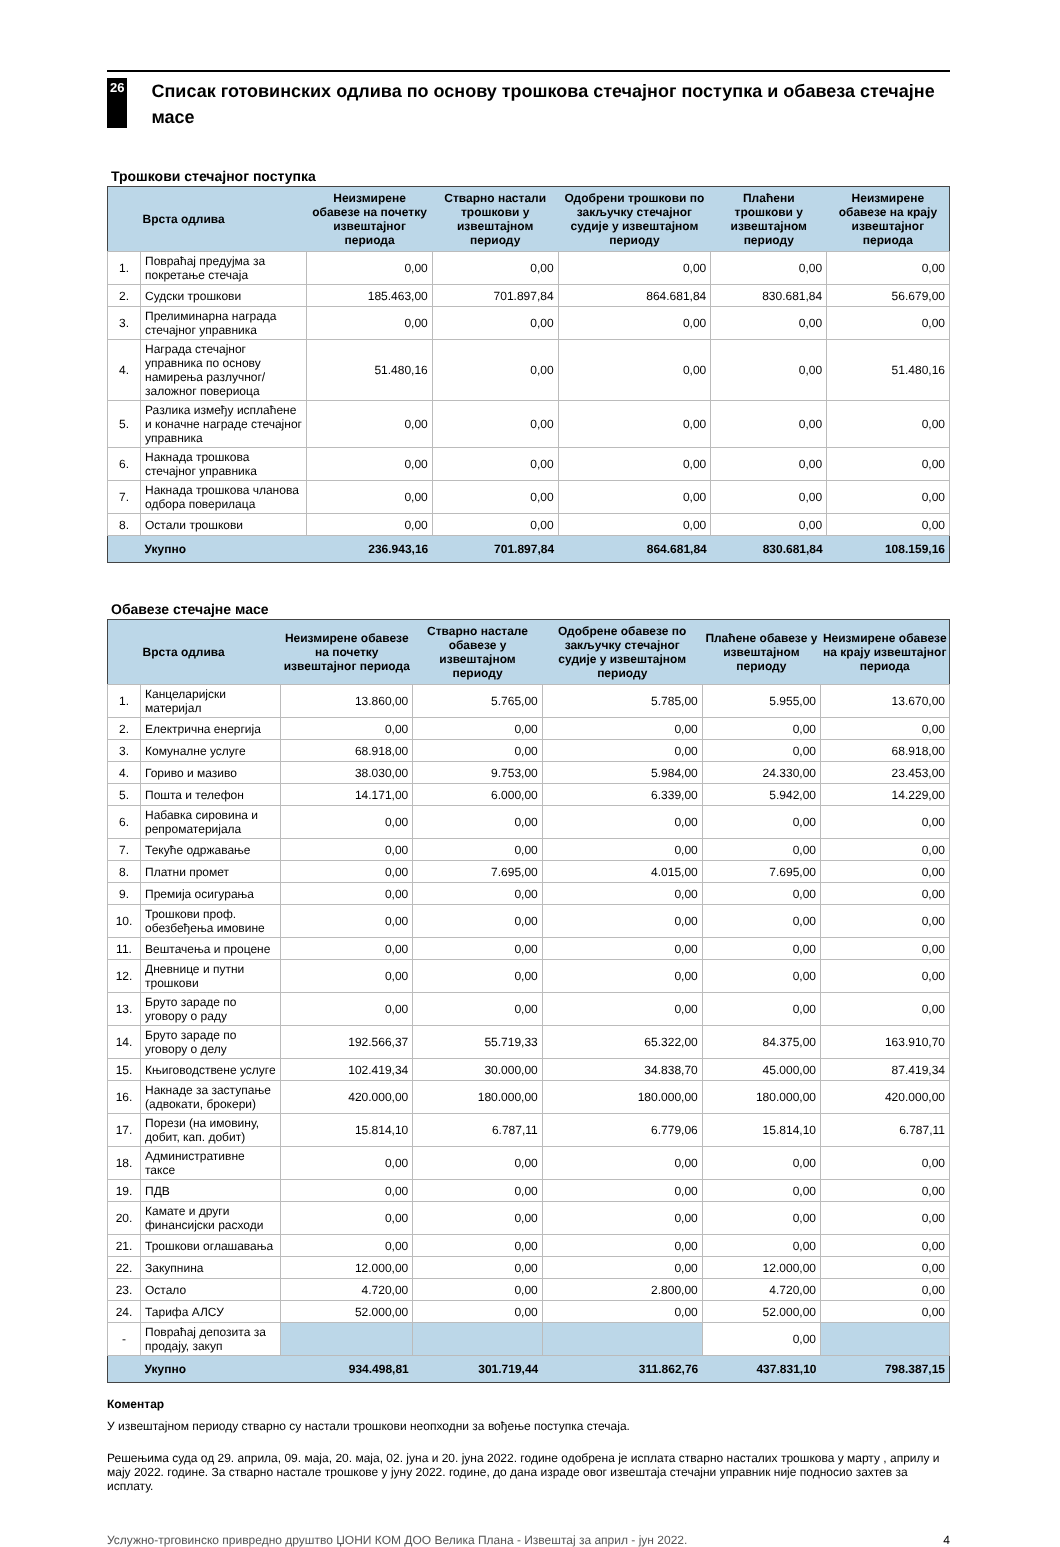26
Списак готовинских одлива по основу трошкова стечајног поступка и обавеза стечајне масе
Трошкови стечајног поступка
| | Врста одлива | Неизмирене обавезе на почетку извештајног периода | Стварно настали трошкови у извештајном периоду | Одобрени трошкови по закључку стечајног судије у извештајном периоду | Плаћени трошкови у извештајном периоду | Неизмирене обавезе на крају извештајног периода |
| --- | --- | --- | --- | --- | --- | --- |
| 1. | Повраћај предујма за покретање стечаја | 0,00 | 0,00 | 0,00 | 0,00 | 0,00 |
| 2. | Судски трошкови | 185.463,00 | 701.897,84 | 864.681,84 | 830.681,84 | 56.679,00 |
| 3. | Прелиминарна награда стечајног управника | 0,00 | 0,00 | 0,00 | 0,00 | 0,00 |
| 4. | Награда стечајног управника по основу намирења разлучног/заложног повериоца | 51.480,16 | 0,00 | 0,00 | 0,00 | 51.480,16 |
| 5. | Разлика између исплаћене и коначне награде стечајног управника | 0,00 | 0,00 | 0,00 | 0,00 | 0,00 |
| 6. | Накнада трошкова стечајног управника | 0,00 | 0,00 | 0,00 | 0,00 | 0,00 |
| 7. | Накнада трошкова чланова одбора поверилаца | 0,00 | 0,00 | 0,00 | 0,00 | 0,00 |
| 8. | Остали трошкови | 0,00 | 0,00 | 0,00 | 0,00 | 0,00 |
| | Укупно | 236.943,16 | 701.897,84 | 864.681,84 | 830.681,84 | 108.159,16 |
Обавезе стечајне масе
| | Врста одлива | Неизмирене обавезе на почетку извештајног периода | Стварно настале обавезе у извештајном периоду | Одобрене обавезе по закључку стечајног судије у извештајном периоду | Плаћене обавезе у извештајном периоду | Неизмирене обавезе на крају извештајног периода |
| --- | --- | --- | --- | --- | --- | --- |
| 1. | Канцеларијски материјал | 13.860,00 | 5.765,00 | 5.785,00 | 5.955,00 | 13.670,00 |
| 2. | Електрична енергија | 0,00 | 0,00 | 0,00 | 0,00 | 0,00 |
| 3. | Комуналне услуге | 68.918,00 | 0,00 | 0,00 | 0,00 | 68.918,00 |
| 4. | Гориво и мазиво | 38.030,00 | 9.753,00 | 5.984,00 | 24.330,00 | 23.453,00 |
| 5. | Пошта и телефон | 14.171,00 | 6.000,00 | 6.339,00 | 5.942,00 | 14.229,00 |
| 6. | Набавка сировина и репроматеријала | 0,00 | 0,00 | 0,00 | 0,00 | 0,00 |
| 7. | Текуће одржавање | 0,00 | 0,00 | 0,00 | 0,00 | 0,00 |
| 8. | Платни промет | 0,00 | 7.695,00 | 4.015,00 | 7.695,00 | 0,00 |
| 9. | Премија осигурања | 0,00 | 0,00 | 0,00 | 0,00 | 0,00 |
| 10. | Трошкови проф. обезбеђења имовине | 0,00 | 0,00 | 0,00 | 0,00 | 0,00 |
| 11. | Вештачења и процене | 0,00 | 0,00 | 0,00 | 0,00 | 0,00 |
| 12. | Дневнице и путни трошкови | 0,00 | 0,00 | 0,00 | 0,00 | 0,00 |
| 13. | Бруто зараде по уговору о раду | 0,00 | 0,00 | 0,00 | 0,00 | 0,00 |
| 14. | Бруто зараде по уговору о делу | 192.566,37 | 55.719,33 | 65.322,00 | 84.375,00 | 163.910,70 |
| 15. | Књиговодствене услуге | 102.419,34 | 30.000,00 | 34.838,70 | 45.000,00 | 87.419,34 |
| 16. | Накнаде за заступање (адвокати, брокери) | 420.000,00 | 180.000,00 | 180.000,00 | 180.000,00 | 420.000,00 |
| 17. | Порези (на имовину, добит, кап. добит) | 15.814,10 | 6.787,11 | 6.779,06 | 15.814,10 | 6.787,11 |
| 18. | Административне таксе | 0,00 | 0,00 | 0,00 | 0,00 | 0,00 |
| 19. | ПДВ | 0,00 | 0,00 | 0,00 | 0,00 | 0,00 |
| 20. | Камате и други финансијски расходи | 0,00 | 0,00 | 0,00 | 0,00 | 0,00 |
| 21. | Трошкови оглашавања | 0,00 | 0,00 | 0,00 | 0,00 | 0,00 |
| 22. | Закупнина | 12.000,00 | 0,00 | 0,00 | 12.000,00 | 0,00 |
| 23. | Остало | 4.720,00 | 0,00 | 2.800,00 | 4.720,00 | 0,00 |
| 24. | Тарифа АЛСУ | 52.000,00 | 0,00 | 0,00 | 52.000,00 | 0,00 |
| - | Повраћај депозита за продају, закуп | | | | 0,00 | |
| | Укупно | 934.498,81 | 301.719,44 | 311.862,76 | 437.831,10 | 798.387,15 |
Коментар
У извештајном периоду стварно су настали трошкови неопходни за вођење поступка стечаја.
Решењима суда од 29. априла, 09. маја, 20. маја, 02. јуна и 20. јуна 2022. године одобрена је исплата стварно насталих трошкова у марту , априлу и мају 2022. године. За стварно настале трошкове у јуну 2022. године, до дана израде овог извештаја стечајни управник није подносио захтев за исплату.
Услужно-трговинско привредно друштво ЏОНИ КОМ ДОО Велика Плана - Извештај за април - јун 2022. 4